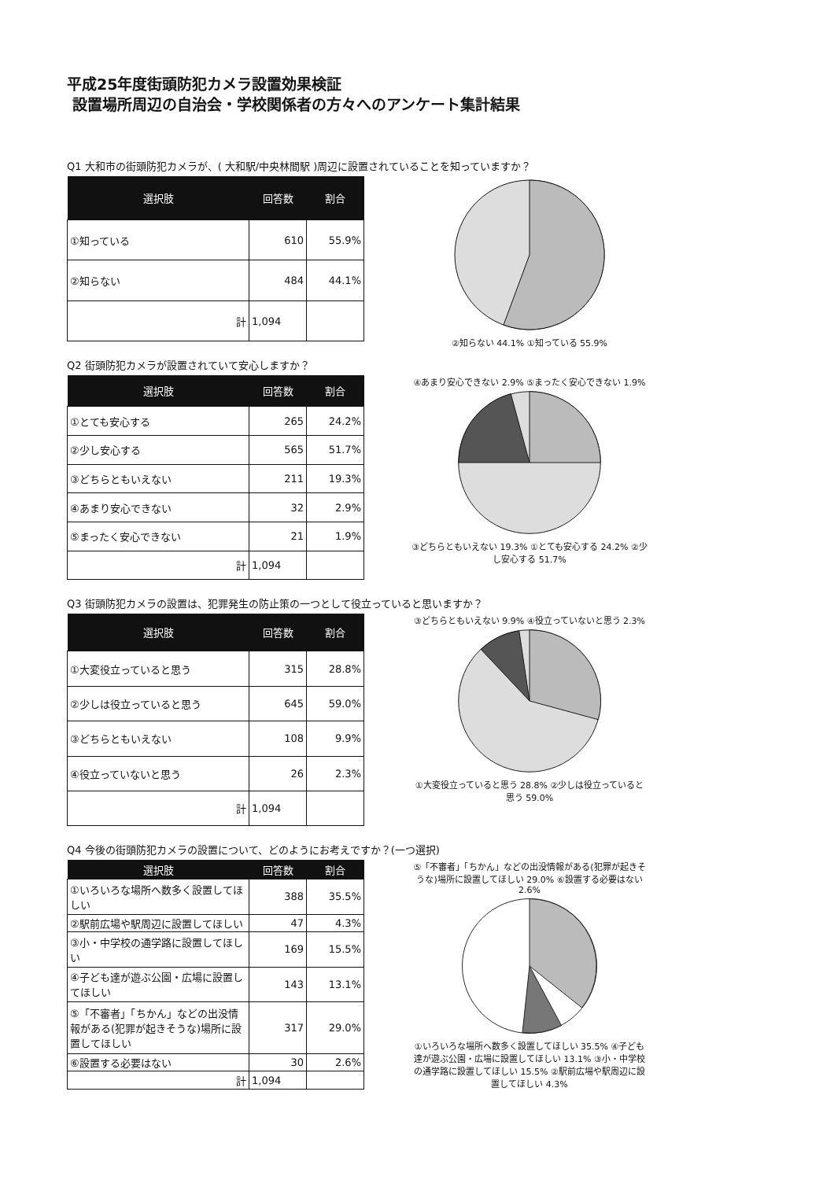平成25年度街頭防犯カメラ設置効果検証
設置場所周辺の自治会・学校関係者の方々へのアンケート集計結果
Q1 大和市の街頭防犯カメラが、( 大和駅/中央林間駅 )周辺に設置されていることを知っていますか？
| 選択肢 | 回答数 | 割合 |
| --- | --- | --- |
| ①知っている | 610 | 55.9% |
| ②知らない | 484 | 44.1% |
| 計 | 1,094 | |
②知らない 44.1% ①知っている 55.9%
Q2 街頭防犯カメラが設置されていて安心しますか？
| 選択肢 | 回答数 | 割合 |
| --- | --- | --- |
| ①とても安心する | 265 | 24.2% |
| ②少し安心する | 565 | 51.7% |
| ③どちらともいえない | 211 | 19.3% |
| ④あまり安心できない | 32 | 2.9% |
| ⑤まったく安心できない | 21 | 1.9% |
| 計 | 1,094 | |
④あまり安心できない 2.9% ⑤まったく安心できない 1.9%
③どちらともいえない 19.3% ①とても安心する 24.2% ②少し安心する 51.7%
Q3 街頭防犯カメラの設置は、犯罪発生の防止策の一つとして役立っていると思いますか？
| 選択肢 | 回答数 | 割合 |
| --- | --- | --- |
| ①大変役立っていると思う | 315 | 28.8% |
| ②少しは役立っていると思う | 645 | 59.0% |
| ③どちらともいえない | 108 | 9.9% |
| ④役立っていないと思う | 26 | 2.3% |
| 計 | 1,094 | |
③どちらともいえない 9.9% ④役立っていないと思う 2.3%
①大変役立っていると思う 28.8% ②少しは役立っていると思う 59.0%
Q4 今後の街頭防犯カメラの設置について、どのようにお考えですか？(一つ選択)
| 選択肢 | 回答数 | 割合 |
| --- | --- | --- |
| ①いろいろな場所へ数多く設置してほしい | 388 | 35.5% |
| ②駅前広場や駅周辺に設置してほしい | 47 | 4.3% |
| ③小・中学校の通学路に設置してほしい | 169 | 15.5% |
| ④子ども達が遊ぶ公園・広場に設置してほしい | 143 | 13.1% |
| ⑤「不審者」「ちかん」などの出没情報がある(犯罪が起きそうな)場所に設置してほしい | 317 | 29.0% |
| ⑥設置する必要はない | 30 | 2.6% |
| 計 | 1,094 | |
⑤「不審者」「ちかん」などの出没情報がある(犯罪が起きそうな)場所に設置してほしい 29.0% ⑥設置する必要はない 2.6%
①いろいろな場所へ数多く設置してほしい 35.5% ④子ども達が遊ぶ公園・広場に設置してほしい 13.1% ③小・中学校の通学路に設置してほしい 15.5% ②駅前広場や駅周辺に設置してほしい 4.3%